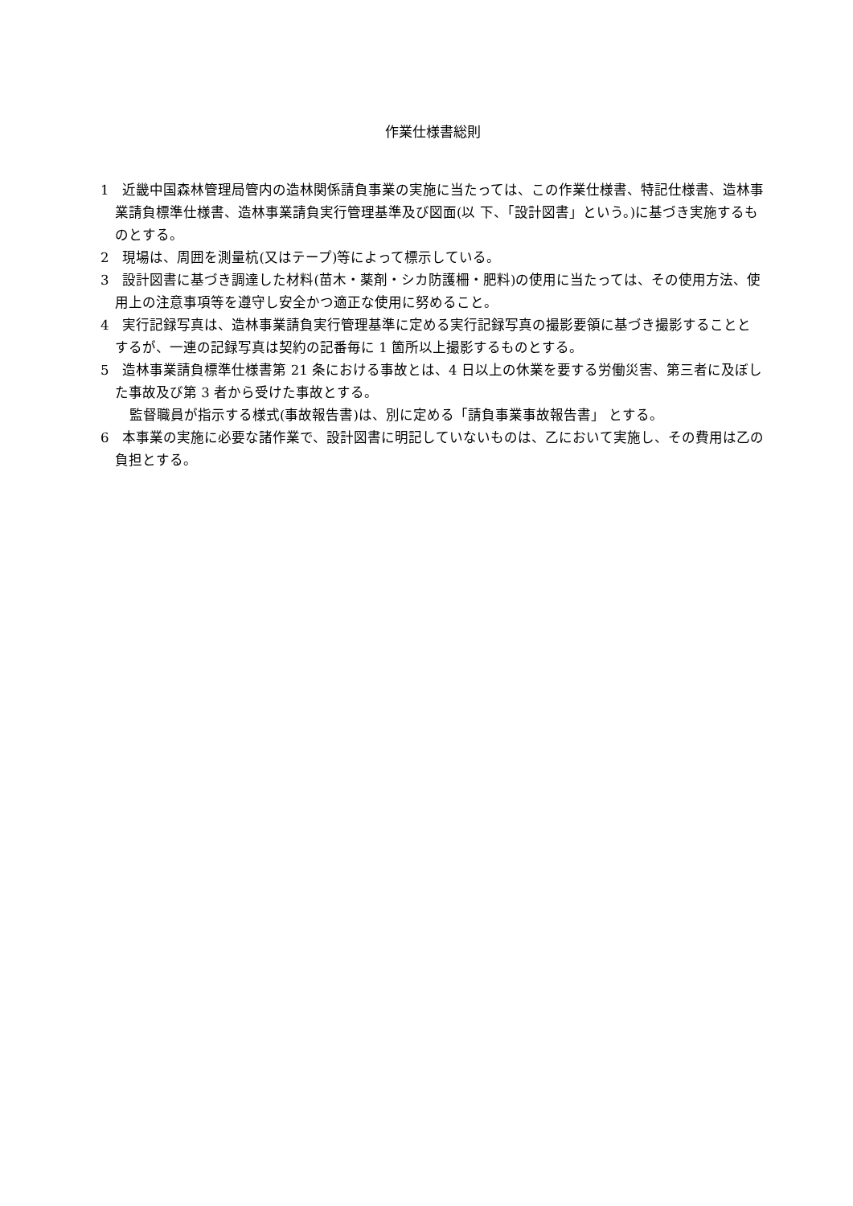作業仕様書総則
1　近畿中国森林管理局管内の造林関係請負事業の実施に当たっては、この作業仕様書、特記仕様書、造林事業請負標準仕様書、造林事業請負実行管理基準及び図面(以 下、「設計図書」という。)に基づき実施するものとする。
2　現場は、周囲を測量杭(又はテープ)等によって標示している。
3　設計図書に基づき調達した材料(苗木・薬剤・シカ防護柵・肥料)の使用に当たっては、その使用方法、使用上の注意事項等を遵守し安全かつ適正な使用に努めること。
4　実行記録写真は、造林事業請負実行管理基準に定める実行記録写真の撮影要領に基づき撮影することとするが、一連の記録写真は契約の記番毎に 1 箇所以上撮影するものとする。
5　造林事業請負標準仕様書第 21 条における事故とは、4 日以上の休業を要する労働災害、第三者に及ぼした事故及び第 3 者から受けた事故とする。
監督職員が指示する様式(事故報告書)は、別に定める「請負事業事故報告書」 とする。
6　本事業の実施に必要な諸作業で、設計図書に明記していないものは、乙において実施し、その費用は乙の負担とする。